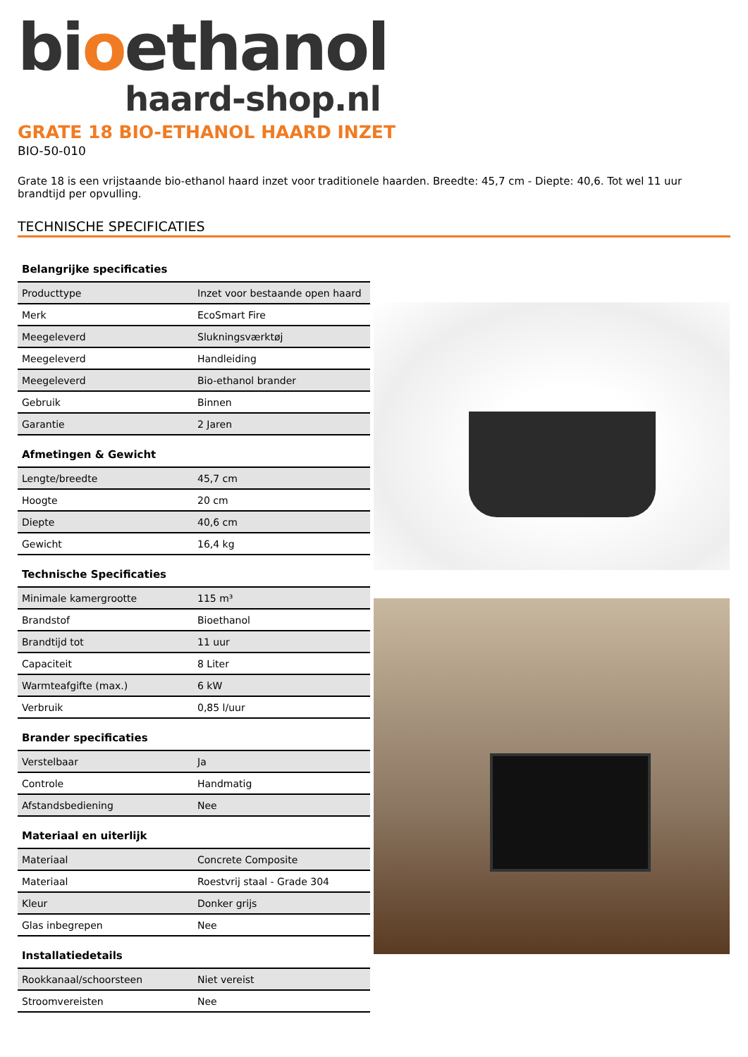bioethanol
haard-shop.nl
GRATE 18 BIO-ETHANOL HAARD INZET
BIO-50-010
Grate 18 is een vrijstaande bio-ethanol haard inzet voor traditionele haarden. Breedte: 45,7 cm - Diepte: 40,6. Tot wel 11 uur brandtijd per opvulling.
TECHNISCHE SPECIFICATIES
Belangrijke specificaties
| Producttype | Inzet voor bestaande open haard |
| Merk | EcoSmart Fire |
| Meegeleverd | Slukningsværktøj |
| Meegeleverd | Handleiding |
| Meegeleverd | Bio-ethanol brander |
| Gebruik | Binnen |
| Garantie | 2 Jaren |
Afmetingen & Gewicht
| Lengte/breedte | 45,7 cm |
| Hoogte | 20 cm |
| Diepte | 40,6 cm |
| Gewicht | 16,4 kg |
Technische Specificaties
| Minimale kamergrootte | 115 m³ |
| Brandstof | Bioethanol |
| Brandtijd tot | 11 uur |
| Capaciteit | 8 Liter |
| Warmteafgifte (max.) | 6 kW |
| Verbruik | 0,85 l/uur |
Brander specificaties
| Verstelbaar | Ja |
| Controle | Handmatig |
| Afstandsbediening | Nee |
Materiaal en uiterlijk
| Materiaal | Concrete Composite |
| Materiaal | Roestvrij staal - Grade 304 |
| Kleur | Donker grijs |
| Glas inbegrepen | Nee |
Installatiedetails
| Rookkanaal/schoorsteen | Niet vereist |
| Stroomvereisten | Nee |